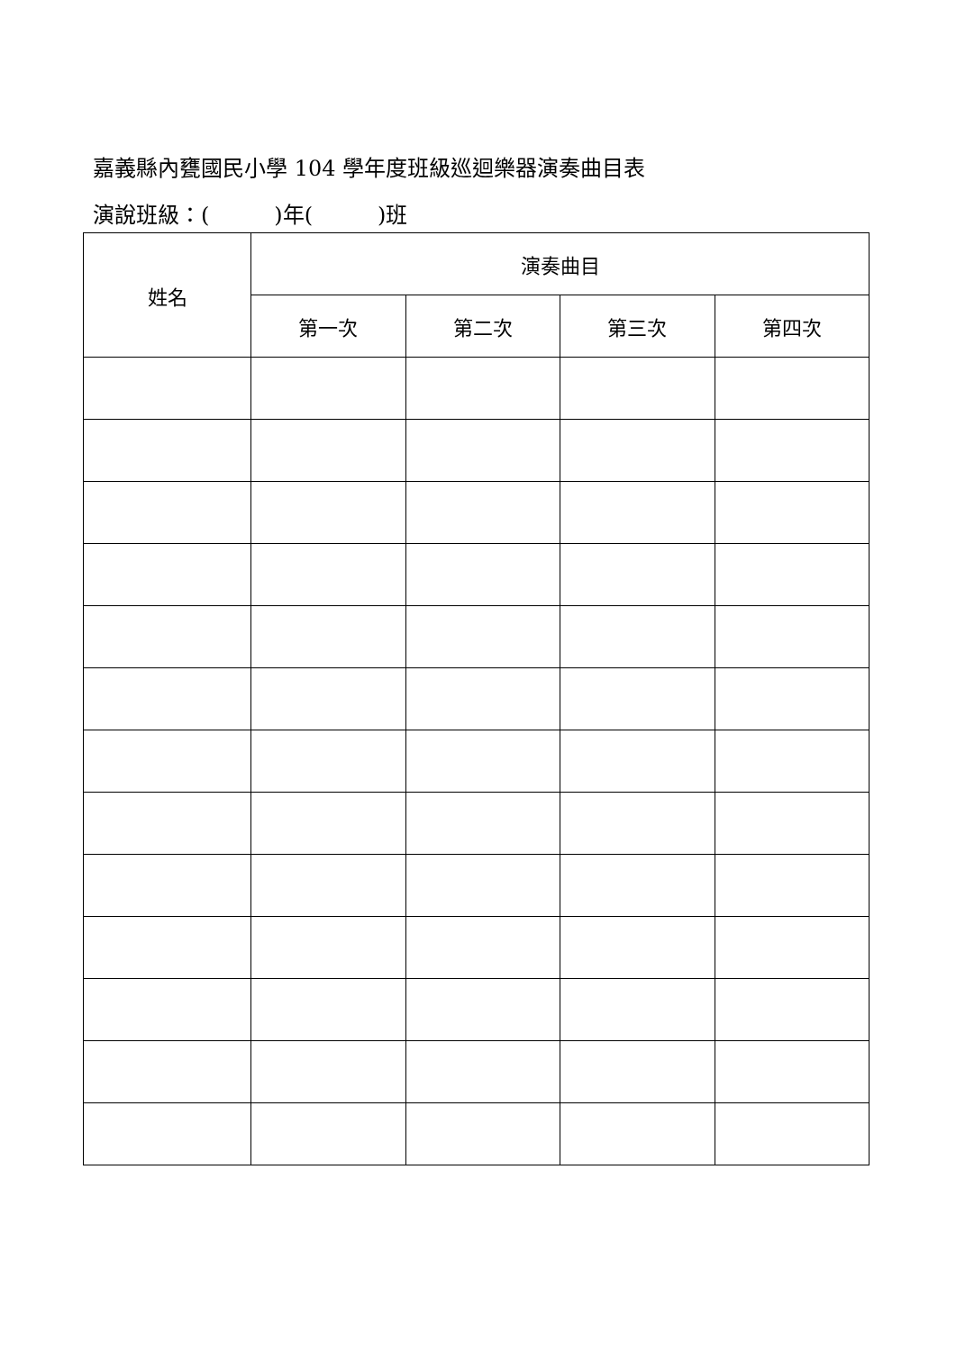嘉義縣內甕國民小學 104 學年度班級巡迴樂器演奏曲目表
演說班級：(　　　)年(　　　)班
| 姓名 | 演奏曲目 | | | |
| --- | --- | --- | --- | --- |
| | 第一次 | 第二次 | 第三次 | 第四次 |